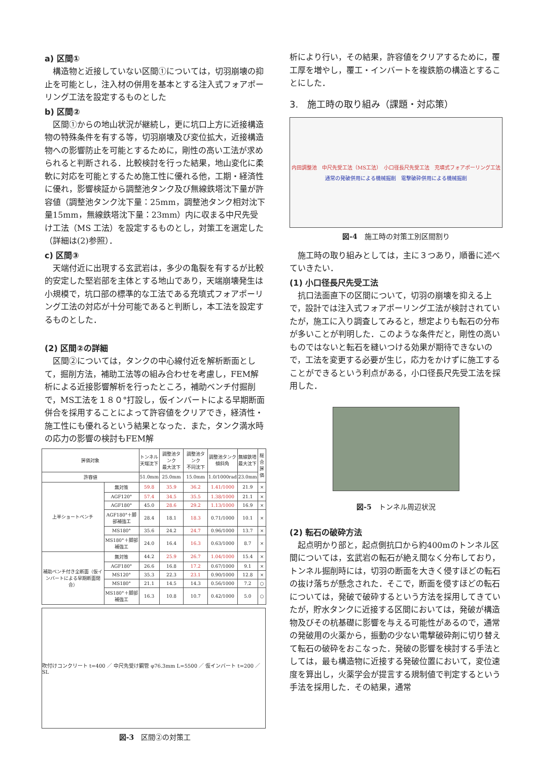a) 区間①
構造物と近接していない区間①については，切羽崩壊の抑止を可能とし，注入材の併用を基本とする注入式フォアポーリング工法を設定するものとした
b) 区間②
区間①からの地山状況が継続し，更に坑口上方に近接構造物の特殊条件を有する等，切羽崩壊及び変位拡大，近接構造物への影響防止を可能とするために，剛性の高い工法が求められると判断される．比較検討を行った結果，地山変化に柔軟に対応を可能とするため施工性に優れる他，工期・経済性に優れ，影響検証から調整池タンク及び無線鉄塔沈下量が許容値（調整池タンク沈下量：25mm，調整池タンク相対沈下量15mm，無線鉄塔沈下量：23mm）内に収まる中尺先受け工法（MS 工法）を設定するものとし，対策工を選定した（詳細は(2)参照）．
c) 区間③
天端付近に出現する玄武岩は，多少の亀裂を有するが比較的安定した堅岩部を主体とする地山であり，天端崩壊発生は小規模で，坑口部の標準的な工法である充填式フォアポーリング工法の対応が十分可能であると判断し，本工法を設定するものとした．
(2) 区間②の詳細
区間②については，タンクの中心線付近を解析断面として，掘削方法，補助工法等の組み合わせを考慮し，FEM解析による近接影響解析を行ったところ，補助ベンチ付掘削で，MS工法を１８０°打設し，仮インバートによる早期断面併合を採用することによって許容値をクリアでき，経済性・施工性にも優れるという結果となった．また，タンク満水時の応力の影響の検討もFEM解
| 評価対象 | | トンネル 天端沈下 | 調整池タンク 最大沈下 | 調整池タンク 不同沈下 | 調整池タンク 傾斜角 | 無線鉄塔 最大沈下 | 総合 評価 |
| --- | --- | --- | --- | --- | --- | --- | --- |
| 許容値 | | 51.0mm | 25.0mm | 15.0mm | 1.0/1000rad | 23.0mm | |
| 上半ショートベンチ | 無対策 | 59.8 | 35.9 | 36.2 | 1.41/1000 | 21.9 | × |
| | AGF120° | 57.4 | 34.5 | 35.5 | 1.38/1000 | 21.1 | × |
| | AGF180° | 45.0 | 28.6 | 29.2 | 1.13/1000 | 16.9 | × |
| | AGF180°＋脚部補強工 | 28.4 | 18.1 | 18.3 | 0.71/1000 | 10.1 | × |
| | MS180° | 35.6 | 24.2 | 24.7 | 0.96/1000 | 13.7 | × |
| | MS180°＋脚部補強工 | 24.0 | 16.4 | 16.3 | 0.63/1000 | 8.7 | × |
| 補助ベンチ付き全断面（仮インバートによる早期断面閉合） | 無対策 | 44.2 | 25.9 | 26.7 | 1.04/1000 | 15.4 | × |
| | AGF180° | 26.6 | 16.8 | 17.2 | 0.67/1000 | 9.1 | × |
| | MS120° | 35.3 | 22.3 | 23.1 | 0.90/1000 | 12.8 | × |
| | MS180° | 21.1 | 14.5 | 14.3 | 0.56/1000 | 7.2 | ○ |
| | MS180°＋脚部補強工 | 16.3 | 10.8 | 10.7 | 0.42/1000 | 5.0 | ○ |
吹付けコンクリート t=400 ／ 中尺先受け鋼管 φ76.3mm L=5500 ／ 仮インバート t=200 ／ SL
図-3　区間②の対策工
析により行い，その結果，許容値をクリアするために，覆工厚を増やし，覆工・インバートを複鉄筋の構造とすることにした．
3.　施工時の取り組み（課題・対応策）
内田調整池　中尺先受工法（MS工法）　小口径長尺先受工法　充填式フォアポーリング工法
通常の発破併用による機械掘削　電撃破砕併用による機械掘削
図-4　施工時の対策工別区間割り
施工時の取り組みとしては，主に３つあり，順番に述べていきたい．
(1) 小口径長尺先受工法
抗口法面直下の区間について，切羽の崩壊を抑える上で，設計では注入式フォアポーリング工法が検討されていたが，施工に入り調査してみると，想定よりも転石の分布が多いことが判明した．このような条件だと，剛性の高いものではないと転石を縫いつける効果が期待できないので，工法を変更する必要が生じ，応力をかけずに施工することができるという利点がある，小口径長尺先受工法を採用した．
図-5　トンネル周辺状況
(2) 転石の破砕方法
起点明かり部と，起点側抗口から約400mのトンネル区間については，玄武岩の転石が絶え間なく分布しており，トンネル掘削時には，切羽の断面を大きく侵すほどの転石の抜け落ちが懸念された．そこで，断面を侵すほどの転石については，発破で破砕するという方法を採用してきていたが，貯水タンクに近接する区間においては，発破が構造物及びその杭基礎に影響を与える可能性があるので，通常の発破用の火薬から，振動の少ない電撃破砕剤に切り替えて転石の破砕をおこなった．発破の影響を検討する手法としては，最も構造物に近接する発破位置において，変位速度を算出し，火薬学会が提言する規制値で判定するという手法を採用した．その結果，通常